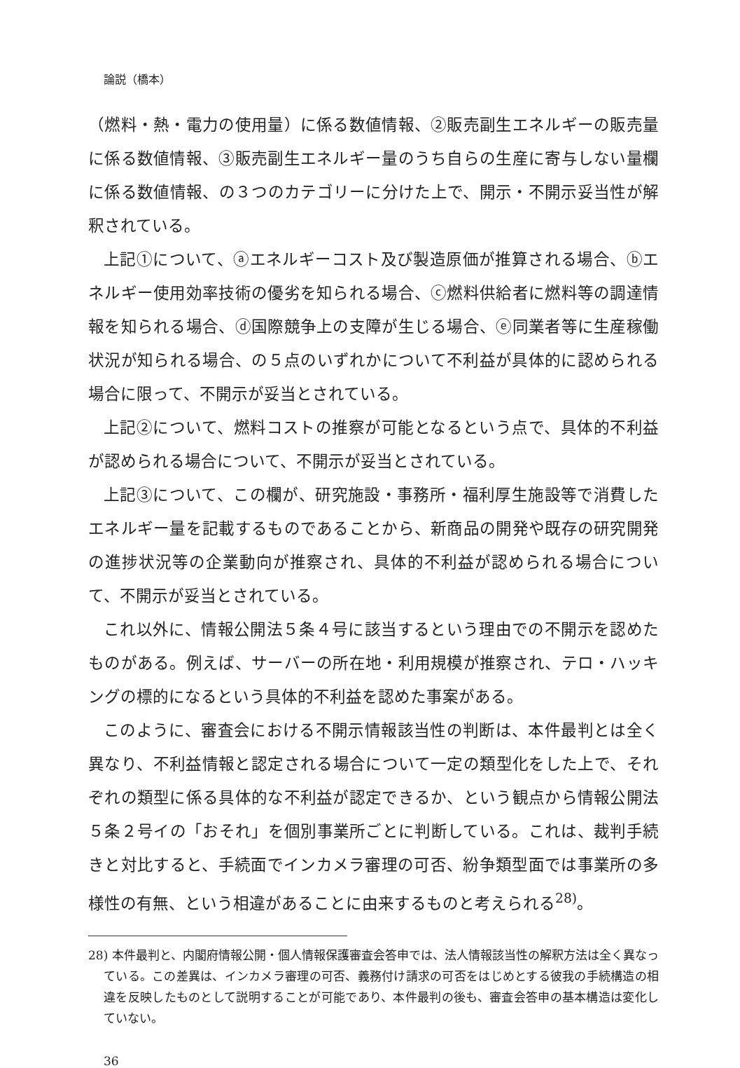論説（橋本）
（燃料・熱・電力の使用量）に係る数値情報、②販売副生エネルギーの販売量に係る数値情報、③販売副生エネルギー量のうち自らの生産に寄与しない量欄に係る数値情報、の３つのカテゴリーに分けた上で、開示・不開示妥当性が解釈されている。
上記①について、ⓐエネルギーコスト及び製造原価が推算される場合、ⓑエネルギー使用効率技術の優劣を知られる場合、ⓒ燃料供給者に燃料等の調達情報を知られる場合、ⓓ国際競争上の支障が生じる場合、ⓔ同業者等に生産稼働状況が知られる場合、の５点のいずれかについて不利益が具体的に認められる場合に限って、不開示が妥当とされている。
上記②について、燃料コストの推察が可能となるという点で、具体的不利益が認められる場合について、不開示が妥当とされている。
上記③について、この欄が、研究施設・事務所・福利厚生施設等で消費したエネルギー量を記載するものであることから、新商品の開発や既存の研究開発の進捗状況等の企業動向が推察され、具体的不利益が認められる場合について、不開示が妥当とされている。
これ以外に、情報公開法５条４号に該当するという理由での不開示を認めたものがある。例えば、サーバーの所在地・利用規模が推察され、テロ・ハッキングの標的になるという具体的不利益を認めた事案がある。
このように、審査会における不開示情報該当性の判断は、本件最判とは全く異なり、不利益情報と認定される場合について一定の類型化をした上で、それぞれの類型に係る具体的な不利益が認定できるか、という観点から情報公開法５条２号イの「おそれ」を個別事業所ごとに判断している。これは、裁判手続きと対比すると、手続面でインカメラ審理の可否、紛争類型面では事業所の多様性の有無、という相違があることに由来するものと考えられる<sup>28)</sup>。
28) 本件最判と、内閣府情報公開・個人情報保護審査会答申では、法人情報該当性の解釈方法は全く異なっている。この差異は、インカメラ審理の可否、義務付け請求の可否をはじめとする彼我の手続構造の相違を反映したものとして説明することが可能であり、本件最判の後も、審査会答申の基本構造は変化していない。
36